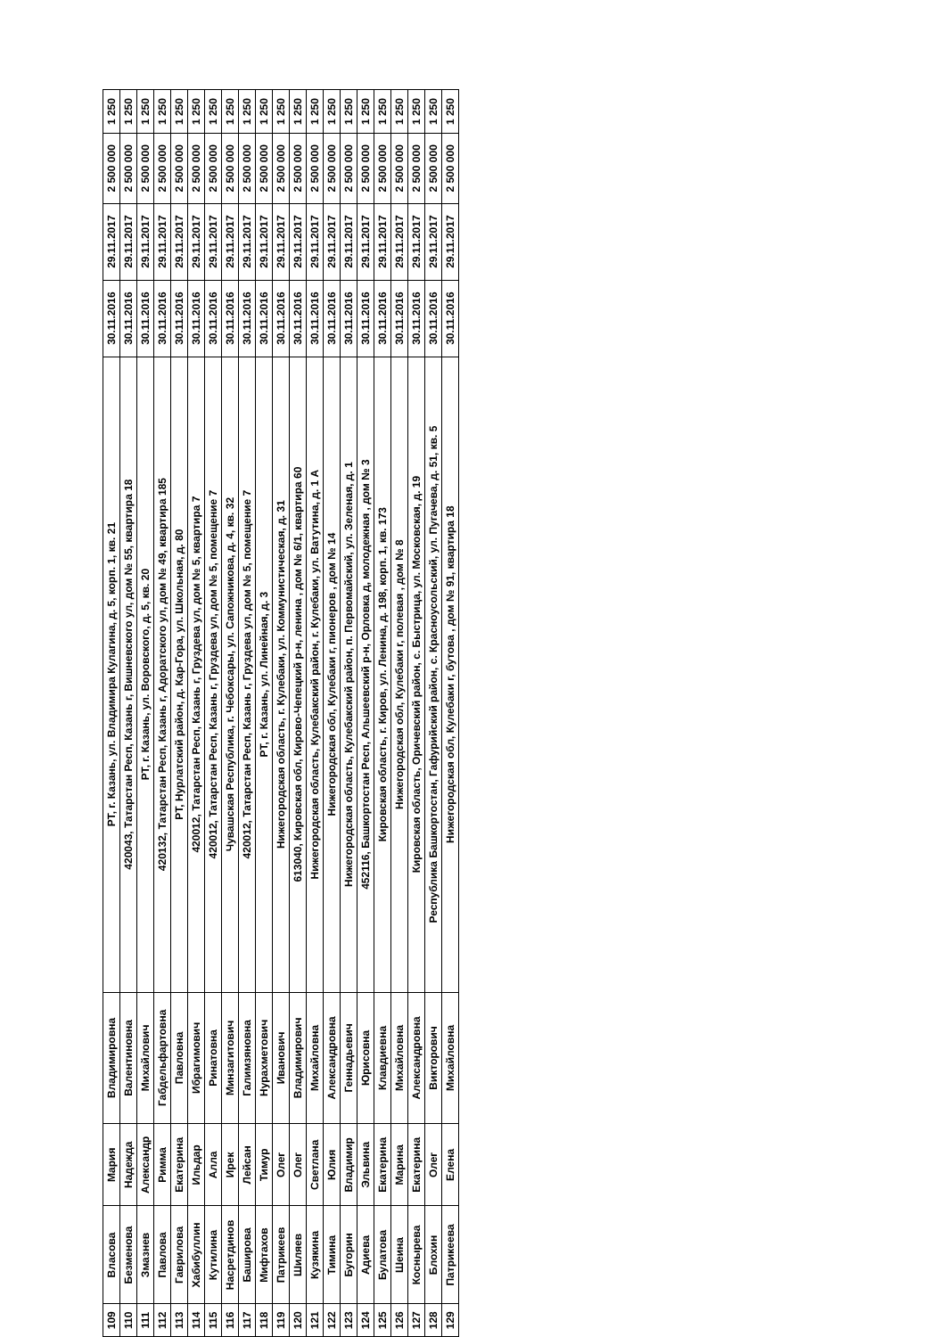| 109 | Власова | Мария | Владимировна | РТ, г. Казань, ул. Владимира Кулагина, д. 5, корп. 1, кв. 21 | 30.11.2016 | 29.11.2017 | 2 500 000 | 1 250 |
| 110 | Безменова | Надежда | Валентиновна | 420043, Татарстан Респ, Казань г, Вишневского ул, дом № 55, квартира 18 | 30.11.2016 | 29.11.2017 | 2 500 000 | 1 250 |
| 111 | Змазнев | Александр | Михайлович | РТ, г. Казань, ул. Воровского, д. 5, кв. 20 | 30.11.2016 | 29.11.2017 | 2 500 000 | 1 250 |
| 112 | Павлова | Римма | Габдельфартовна | 420132, Татарстан Респ, Казань г, Адоратского ул, дом № 49, квартира 185 | 30.11.2016 | 29.11.2017 | 2 500 000 | 1 250 |
| 113 | Гаврилова | Екатерина | Павловна | РТ, Нурлатский район, д. Кар-Гора, ул. Школьная, д. 80 | 30.11.2016 | 29.11.2017 | 2 500 000 | 1 250 |
| 114 | Хабибуллин | Ильдар | Ибрагимович | 420012, Татарстан Респ, Казань г, Груздева ул, дом № 5, квартира 7 | 30.11.2016 | 29.11.2017 | 2 500 000 | 1 250 |
| 115 | Кутилина | Алла | Ринатовна | 420012, Татарстан Респ, Казань г, Груздева ул, дом № 5, помещение 7 | 30.11.2016 | 29.11.2017 | 2 500 000 | 1 250 |
| 116 | Насретдинов | Ирек | Минзагитович | Чувашская Республика, г. Чебоксары, ул. Сапожникова, д. 4, кв. 32 | 30.11.2016 | 29.11.2017 | 2 500 000 | 1 250 |
| 117 | Баширова | Лейсан | Галимзяновна | 420012, Татарстан Респ, Казань г, Груздева ул, дом № 5, помещение 7 | 30.11.2016 | 29.11.2017 | 2 500 000 | 1 250 |
| 118 | Мифтахов | Тимур | Нурахметович | РТ, г. Казань, ул. Линейная, д. 3 | 30.11.2016 | 29.11.2017 | 2 500 000 | 1 250 |
| 119 | Патрикеев | Олег | Иванович | Нижегородская область, г. Кулебаки, ул. Коммунистическая, д. 31 | 30.11.2016 | 29.11.2017 | 2 500 000 | 1 250 |
| 120 | Шиляев | Олег | Владимирович | 613040, Кировская обл, Кирово-Чепецкий р-н, ленина , дом № 6/1, квартира 60 | 30.11.2016 | 29.11.2017 | 2 500 000 | 1 250 |
| 121 | Кузякина | Светлана | Михайловна | Нижегородская область, Кулебакский район, г. Кулебаки, ул. Ватутина, д. 1 А | 30.11.2016 | 29.11.2017 | 2 500 000 | 1 250 |
| 122 | Тимина | Юлия | Александровна | Нижегородская обл, Кулебаки г, пионеров , дом № 14 | 30.11.2016 | 29.11.2017 | 2 500 000 | 1 250 |
| 123 | Бугорин | Владимир | Геннадьевич | Нижегородская область, Кулебакский район, п. Первомайский, ул. Зеленая, д. 1 | 30.11.2016 | 29.11.2017 | 2 500 000 | 1 250 |
| 124 | Адиева | Эльвина | Юрисовна | 452116, Башкортостан Респ, Альшеевский р-н, Орловка д, молодежная , дом № 3 | 30.11.2016 | 29.11.2017 | 2 500 000 | 1 250 |
| 125 | Булатова | Екатерина | Клавдиевна | Кировская область, г. Киров, ул. Ленина, д. 198, корп. 1, кв. 173 | 30.11.2016 | 29.11.2017 | 2 500 000 | 1 250 |
| 126 | Шеина | Марина | Михайловна | Нижегородская обл, Кулебаки г, полевая , дом № 8 | 30.11.2016 | 29.11.2017 | 2 500 000 | 1 250 |
| 127 | Коснырева | Екатерина | Александровна | Кировская область, Оричевский район, с. Быстрица, ул. Московская, д. 19 | 30.11.2016 | 29.11.2017 | 2 500 000 | 1 250 |
| 128 | Блохин | Олег | Викторович | Республика Башкортостан, Гафурийский район, с. Красноусольский, ул. Пугачева, д. 51, кв. 5 | 30.11.2016 | 29.11.2017 | 2 500 000 | 1 250 |
| 129 | Патрикеева | Елена | Михайловна | Нижегородская обл, Кулебаки г, бутова , дом № 91, квартира 18 | 30.11.2016 | 29.11.2017 | 2 500 000 | 1 250 |